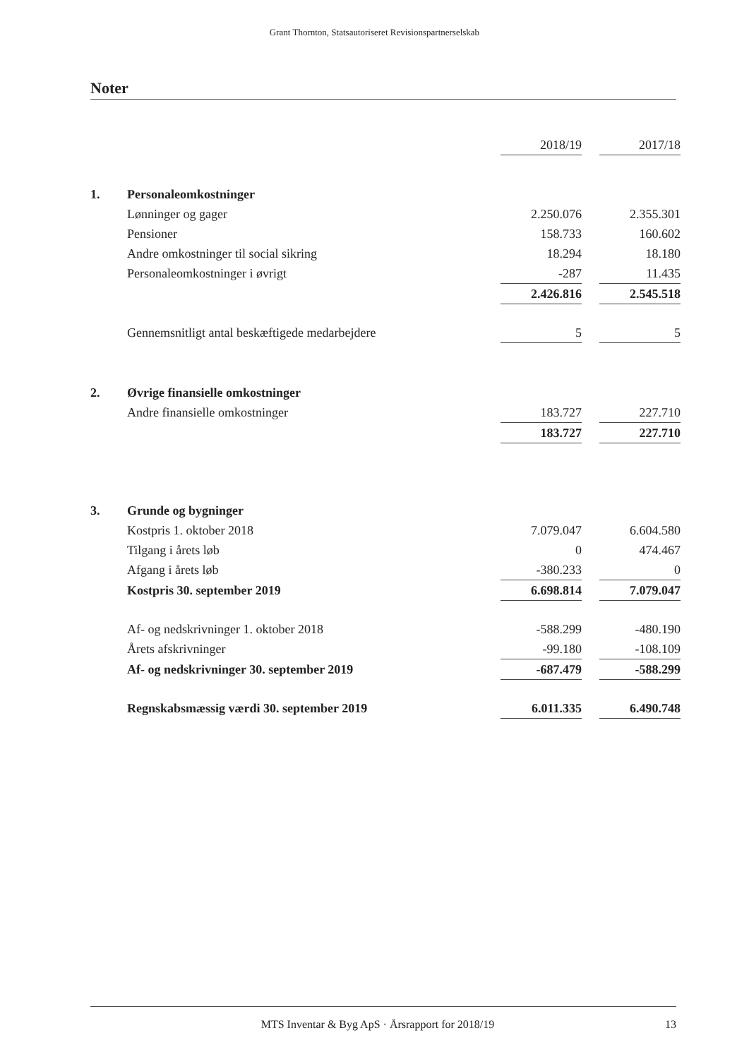Grant Thornton, Statsautoriseret Revisionspartnerselskab
Noter
| | | 2018/19 | | 2017/18 |
| 1. | Personaleomkostninger | | | |
| | Lønninger og gager | 2.250.076 | | 2.355.301 |
| | Pensioner | 158.733 | | 160.602 |
| | Andre omkostninger til social sikring | 18.294 | | 18.180 |
| | Personaleomkostninger i øvrigt | -287 | | 11.435 |
| | | 2.426.816 | | 2.545.518 |
| | Gennemsnitligt antal beskæftigede medarbejdere | 5 | | 5 |
| 2. | Øvrige finansielle omkostninger | | | |
| | Andre finansielle omkostninger | 183.727 | | 227.710 |
| | | 183.727 | | 227.710 |
| 3. | Grunde og bygninger | | | |
| | Kostpris 1. oktober 2018 | 7.079.047 | | 6.604.580 |
| | Tilgang i årets løb | 0 | | 474.467 |
| | Afgang i årets løb | -380.233 | | 0 |
| | Kostpris 30. september 2019 | 6.698.814 | | 7.079.047 |
| | Af- og nedskrivninger 1. oktober 2018 | -588.299 | | -480.190 |
| | Årets afskrivninger | -99.180 | | -108.109 |
| | Af- og nedskrivninger 30. september 2019 | -687.479 | | -588.299 |
| | Regnskabsmæssig værdi 30. september 2019 | 6.011.335 | | 6.490.748 |
MTS Inventar & Byg ApS · Årsrapport for 2018/19 13